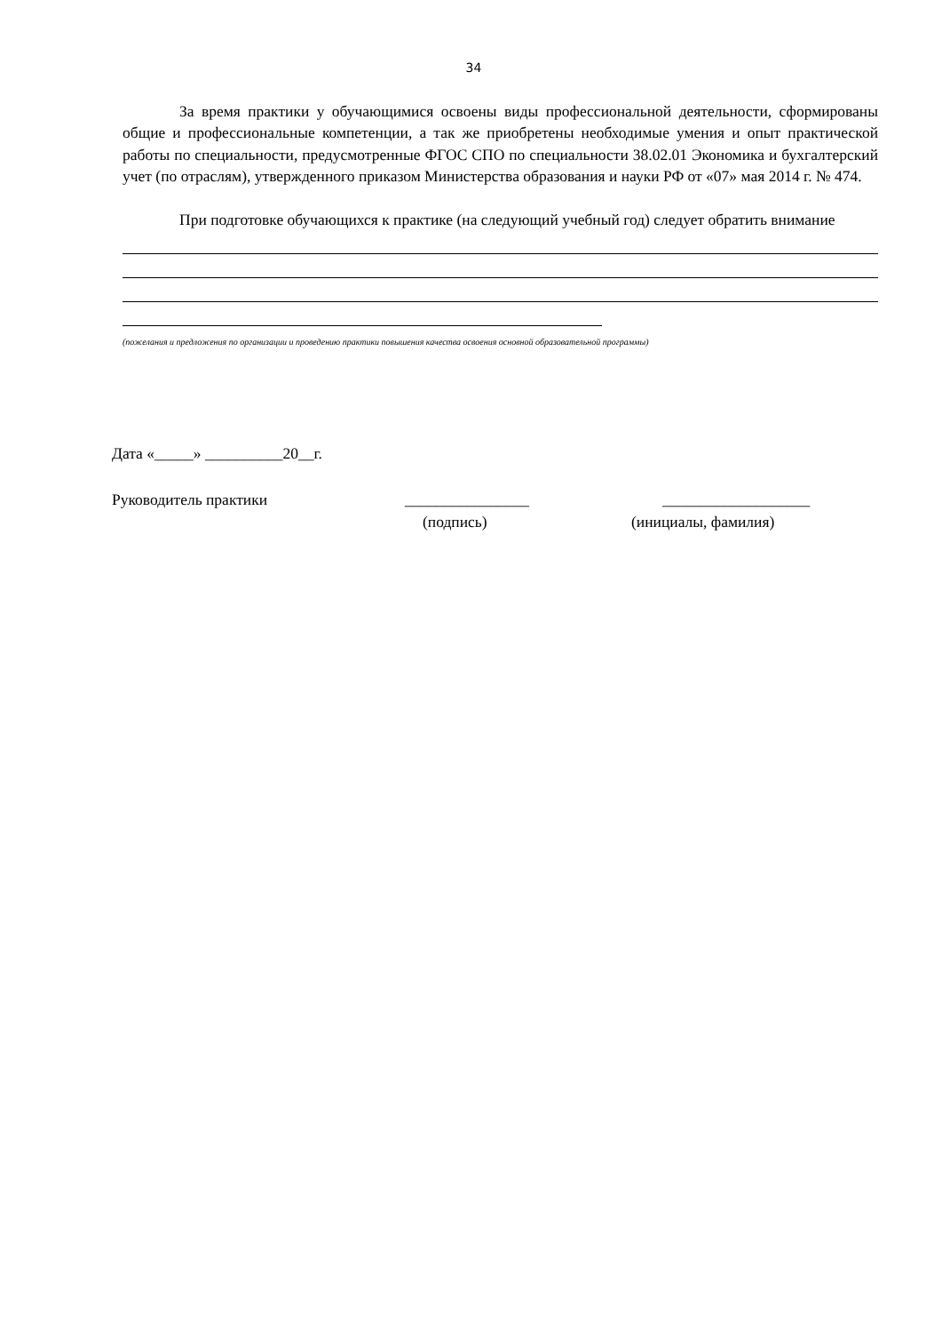34
За время практики у обучающимися освоены виды профессиональной деятельности, сформированы общие и профессиональные компетенции, а так же приобретены необходимые умения и опыт практической работы по специальности, предусмотренные ФГОС СПО по специальности 38.02.01 Экономика и бухгалтерский учет (по отраслям), утвержденного приказом Министерства образования и науки РФ от «07» мая 2014 г. № 474.
При подготовке обучающихся к практике (на следующий учебный год) следует обратить внимание
(пожелания и предложения по организации и проведению практики повышения качества освоения основной образовательной программы)
Дата «_____» __________20__г.
Руководитель практики ________________ ___________________
(подпись) (инициалы, фамилия)